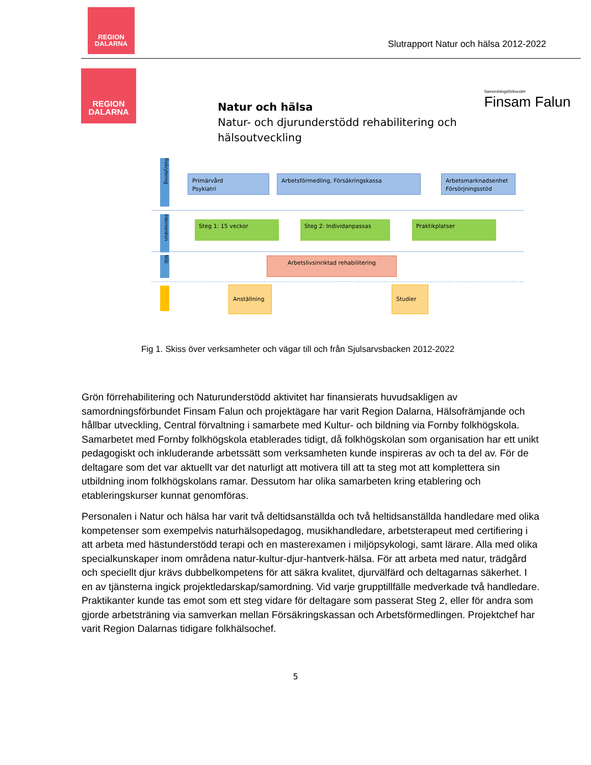REGION
DALARNA
Slutrapport Natur och hälsa 2012-2022
REGION
DALARNA
Samordningsförbundet
Finsam Falun
Natur och hälsa
Natur- och djurunderstödd rehabilitering och
hälsoutveckling
Rekrytering
Primärvård
Psykiatri
Arbetsförmedling, Försäkringskassa
Arbetsmarknadsenhet
Försörjningsstöd
Intervention
Steg 1: 15 veckor Steg 2: Individanpassas Praktikplatser
Mål
Arbetslivsinriktad rehabilitering
Anställning Studier
Fig 1. Skiss över verksamheter och vägar till och från Sjulsarvsbacken 2012-2022
Grön förrehabilitering och Naturunderstödd aktivitet har finansierats huvudsakligen av samordningsförbundet Finsam Falun och projektägare har varit Region Dalarna, Hälsofrämjande och hållbar utveckling, Central förvaltning i samarbete med Kultur- och bildning via Fornby folkhögskola. Samarbetet med Fornby folkhögskola etablerades tidigt, då folkhögskolan som organisation har ett unikt pedagogiskt och inkluderande arbetssätt som verksamheten kunde inspireras av och ta del av. För de deltagare som det var aktuellt var det naturligt att motivera till att ta steg mot att komplettera sin utbildning inom folkhögskolans ramar. Dessutom har olika samarbeten kring etablering och etableringskurser kunnat genomföras.
Personalen i Natur och hälsa har varit två deltidsanställda och två heltidsanställda handledare med olika kompetenser som exempelvis naturhälsopedagog, musikhandledare, arbetsterapeut med certifiering i att arbeta med hästunderstödd terapi och en masterexamen i miljöpsykologi, samt lärare. Alla med olika specialkunskaper inom områdena natur-kultur-djur-hantverk-hälsa. För att arbeta med natur, trädgård och speciellt djur krävs dubbelkompetens för att säkra kvalitet, djurvälfärd och deltagarnas säkerhet. I en av tjänsterna ingick projektledarskap/samordning. Vid varje grupptillfälle medverkade två handledare. Praktikanter kunde tas emot som ett steg vidare för deltagare som passerat Steg 2, eller för andra som gjorde arbetsträning via samverkan mellan Försäkringskassan och Arbetsförmedlingen. Projektchef har varit Region Dalarnas tidigare folkhälsochef.
5